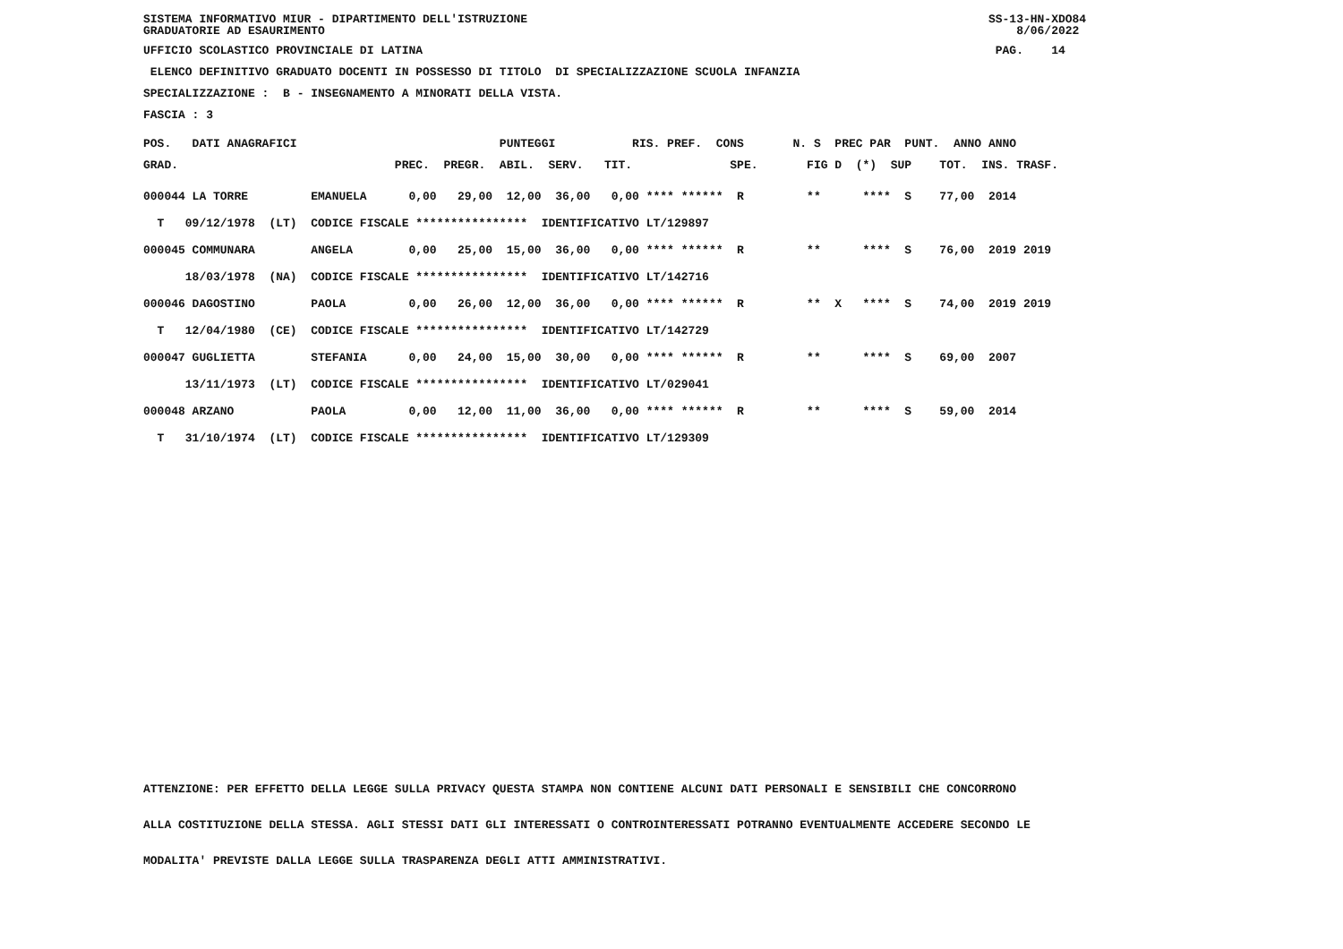SISTEMA INFORMATIVO MIUR - DIPARTIMENTO DELL'ISTRUZIONE SS-13-HN-XDO84 GRADUATORIE AD ESAURIMENTO 8/06/2022
UFFICIO SCOLASTICO PROVINCIALE DI LATINA PAG. 14
ELENCO DEFINITIVO GRADUATO DOCENTI IN POSSESSO DI TITOLO DI SPECIALIZZAZIONE SCUOLA INFANZIA
SPECIALIZZAZIONE : B - INSEGNAMENTO A MINORATI DELLA VISTA.
FASCIA : 3
POS. DATI ANAGRAFICI PUNTEGGI RIS. PREF. CONS N. S PREC PAR PUNT. ANNO ANNO GRAD. PREC. PREGR. ABIL. SERV. TIT. SPE. FIG D (*) SUP TOT. INS. TRASF.
000044 LA TORRE EMANUELA 0,00 29,00 12,00 36,00 0,00 **** ****** R ** **** S 77,00 2014 T 09/12/1978 (LT) CODICE FISCALE **************** IDENTIFICATIVO LT/129897 000045 COMMUNARA ANGELA 0,00 25,00 15,00 36,00 0,00 **** ****** R ** **** S 76,00 2019 2019 18/03/1978 (NA) CODICE FISCALE **************** IDENTIFICATIVO LT/142716 000046 DAGOSTINO PAOLA 0,00 26,00 12,00 36,00 0,00 **** ****** R ** X **** S 74,00 2019 2019 T 12/04/1980 (CE) CODICE FISCALE **************** IDENTIFICATIVO LT/142729 000047 GUGLIETTA STEFANIA 0,00 24,00 15,00 30,00 0,00 **** ****** R ** **** S 69,00 2007 13/11/1973 (LT) CODICE FISCALE **************** IDENTIFICATIVO LT/029041 000048 ARZANO PAOLA 0,00 12,00 11,00 36,00 0,00 **** ****** R ** **** S 59,00 2014 T 31/10/1974 (LT) CODICE FISCALE **************** IDENTIFICATIVO LT/129309
ATTENZIONE: PER EFFETTO DELLA LEGGE SULLA PRIVACY QUESTA STAMPA NON CONTIENE ALCUNI DATI PERSONALI E SENSIBILI CHE CONCORRONO ALLA COSTITUZIONE DELLA STESSA. AGLI STESSI DATI GLI INTERESSATI O CONTROINTERESSATI POTRANNO EVENTUALMENTE ACCEDERE SECONDO LE MODALITA' PREVISTE DALLA LEGGE SULLA TRASPARENZA DEGLI ATTI AMMINISTRATIVI.